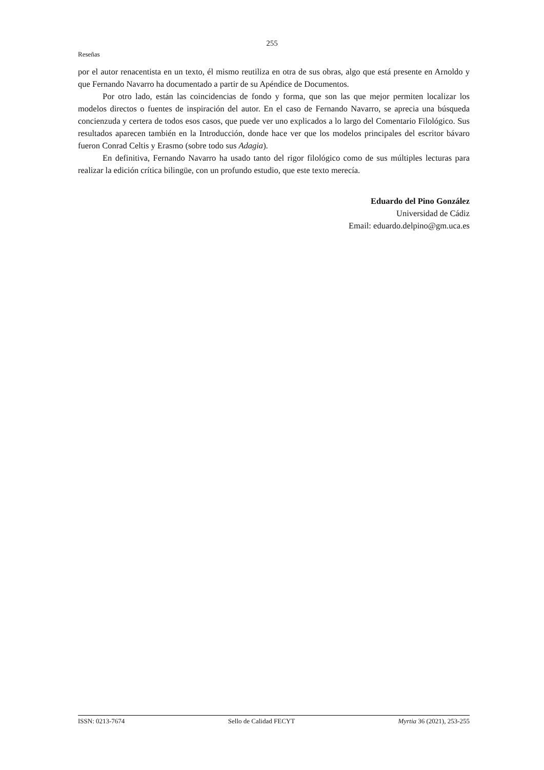255
Reseñas
por el autor renacentista en un texto, él mismo reutiliza en otra de sus obras, algo que está presente en Arnoldo y que Fernando Navarro ha documentado a partir de su Apéndice de Documentos.
Por otro lado, están las coincidencias de fondo y forma, que son las que mejor permiten localizar los modelos directos o fuentes de inspiración del autor. En el caso de Fernando Navarro, se aprecia una búsqueda concienzuda y certera de todos esos casos, que puede ver uno explicados a lo largo del Comentario Filológico. Sus resultados aparecen también en la Introducción, donde hace ver que los modelos principales del escritor bávaro fueron Conrad Celtis y Erasmo (sobre todo sus Adagia).
En definitiva, Fernando Navarro ha usado tanto del rigor filológico como de sus múltiples lecturas para realizar la edición crítica bilingüe, con un profundo estudio, que este texto merecía.
Eduardo del Pino González
Universidad de Cádiz
Email: eduardo.delpino@gm.uca.es
ISSN: 0213-7674 Sello de Calidad FECYT Myrtia 36 (2021), 253-255